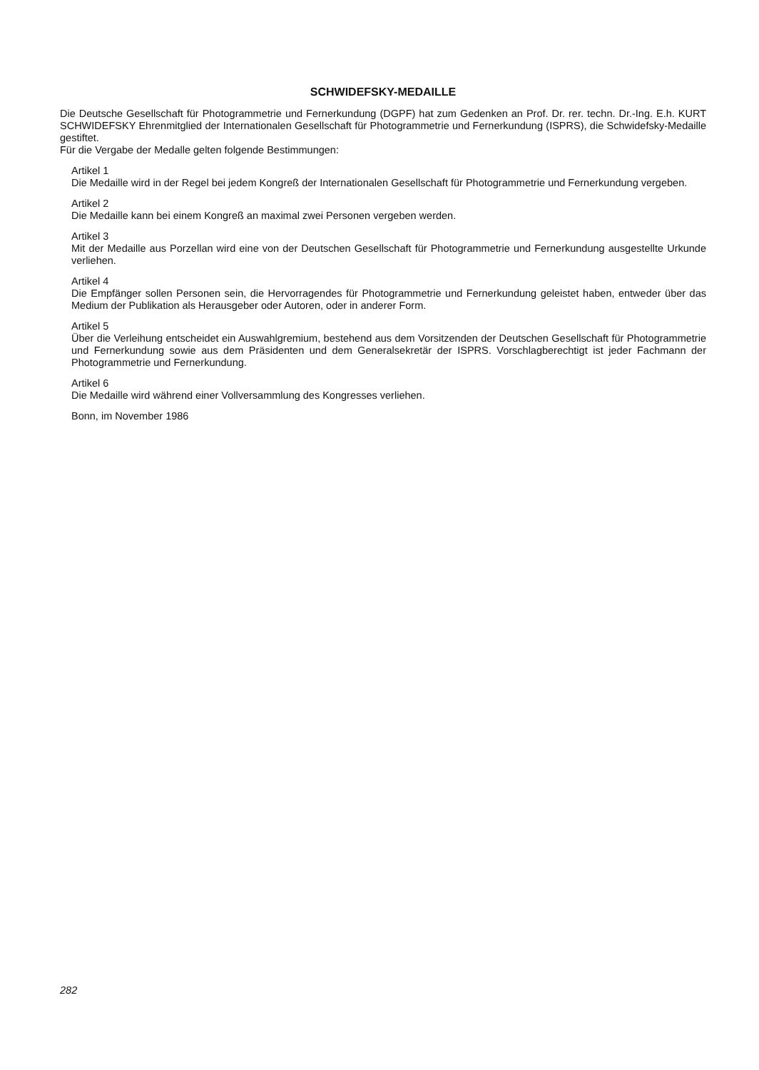SCHWIDEFSKY-MEDAILLE
Die Deutsche Gesellschaft für Photogrammetrie und Fernerkundung (DGPF) hat zum Gedenken an Prof. Dr. rer. techn. Dr.-Ing. E.h. KURT SCHWIDEFSKY Ehrenmitglied der Internationalen Gesellschaft für Photogrammetrie und Fernerkundung (ISPRS), die Schwidefsky-Medaille gestiftet.
Für die Vergabe der Medalle gelten folgende Bestimmungen:
Artikel 1
Die Medaille wird in der Regel bei jedem Kongreß der Internationalen Gesellschaft für Photogrammetrie und Fernerkundung vergeben.
Artikel 2
Die Medaille kann bei einem Kongreß an maximal zwei Personen vergeben werden.
Artikel 3
Mit der Medaille aus Porzellan wird eine von der Deutschen Gesellschaft für Photogrammetrie und Fernerkundung ausgestellte Urkunde verliehen.
Artikel 4
Die Empfänger sollen Personen sein, die Hervorragendes für Photogrammetrie und Fernerkundung geleistet haben, entweder über das Medium der Publikation als Herausgeber oder Autoren, oder in anderer Form.
Artikel 5
Über die Verleihung entscheidet ein Auswahlgremium, bestehend aus dem Vorsitzenden der Deutschen Gesellschaft für Photogrammetrie und Fernerkundung sowie aus dem Präsidenten und dem Generalsekretär der ISPRS. Vorschlagberechtigt ist jeder Fachmann der Photogrammetrie und Fernerkundung.
Artikel 6
Die Medaille wird während einer Vollversammlung des Kongresses verliehen.
Bonn, im November 1986
282